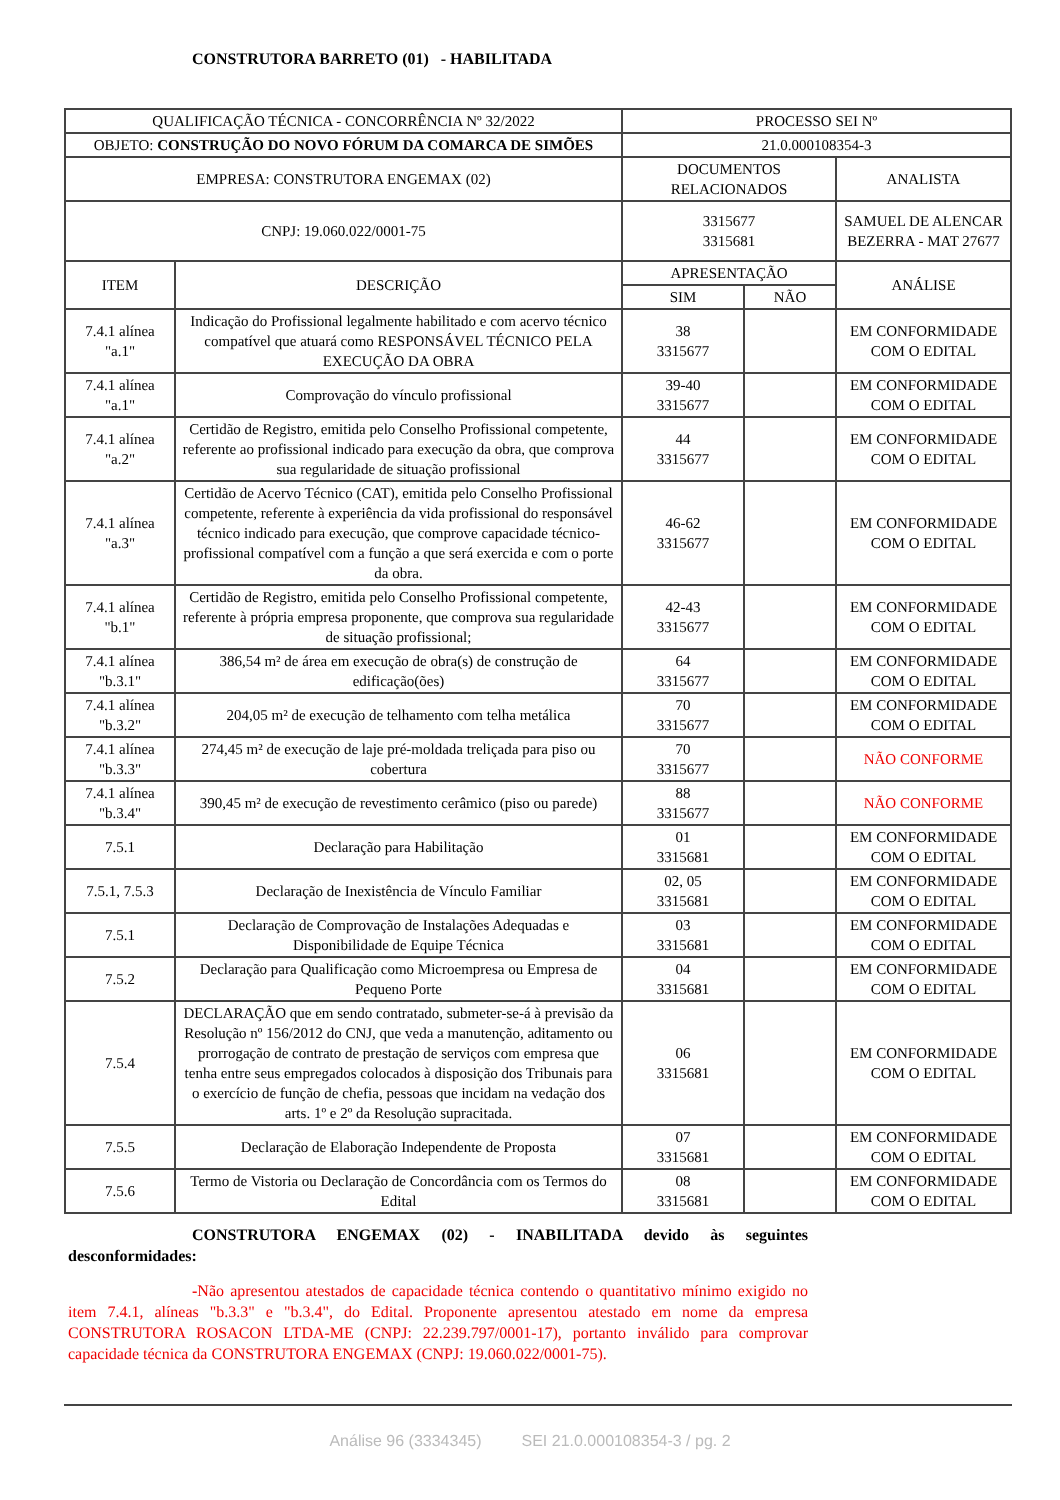CONSTRUTORA BARRETO (01) - HABILITADA
| QUALIFICAÇÃO TÉCNICA - CONCORRÊNCIA Nº 32/2022 | | PROCESSO SEI Nº | | |
| OBJETO: CONSTRUÇÃO DO NOVO FÓRUM DA COMARCA DE SIMÕES | | 21.0.000108354-3 | | |
| EMPRESA: CONSTRUTORA ENGEMAX (02) | | DOCUMENTOS RELACIONADOS | | ANALISTA |
| CNPJ: 19.060.022/0001-75 | | 3315677 3315681 | | SAMUEL DE ALENCAR BEZERRA - MAT 27677 |
| ITEM | DESCRIÇÃO | APRESENTAÇÃO | | ANÁLISE |
| | | SIM | NÃO | |
| 7.4.1 alínea "a.1" | Indicação do Profissional legalmente habilitado e com acervo técnico compatível que atuará como RESPONSÁVEL TÉCNICO PELA EXECUÇÃO DA OBRA | 38 3315677 | | EM CONFORMIDADE COM O EDITAL |
| 7.4.1 alínea "a.1" | Comprovação do vínculo profissional | 39-40 3315677 | | EM CONFORMIDADE COM O EDITAL |
| 7.4.1 alínea "a.2" | Certidão de Registro, emitida pelo Conselho Profissional competente, referente ao profissional indicado para execução da obra, que comprova sua regularidade de situação profissional | 44 3315677 | | EM CONFORMIDADE COM O EDITAL |
| 7.4.1 alínea "a.3" | Certidão de Acervo Técnico (CAT), emitida pelo Conselho Profissional competente, referente à experiência da vida profissional do responsável técnico indicado para execução, que comprove capacidade técnico-profissional compatível com a função a que será exercida e com o porte da obra. | 46-62 3315677 | | EM CONFORMIDADE COM O EDITAL |
| 7.4.1 alínea "b.1" | Certidão de Registro, emitida pelo Conselho Profissional competente, referente à própria empresa proponente, que comprova sua regularidade de situação profissional; | 42-43 3315677 | | EM CONFORMIDADE COM O EDITAL |
| 7.4.1 alínea "b.3.1" | 386,54 m² de área em execução de obra(s) de construção de edificação(ões) | 64 3315677 | | EM CONFORMIDADE COM O EDITAL |
| 7.4.1 alínea "b.3.2" | 204,05 m² de execução de telhamento com telha metálica | 70 3315677 | | EM CONFORMIDADE COM O EDITAL |
| 7.4.1 alínea "b.3.3" | 274,45 m² de execução de laje pré-moldada treliçada para piso ou cobertura | 70 3315677 | | NÃO CONFORME |
| 7.4.1 alínea "b.3.4" | 390,45 m² de execução de revestimento cerâmico (piso ou parede) | 88 3315677 | | NÃO CONFORME |
| 7.5.1 | Declaração para Habilitação | 01 3315681 | | EM CONFORMIDADE COM O EDITAL |
| 7.5.1, 7.5.3 | Declaração de Inexistência de Vínculo Familiar | 02, 05 3315681 | | EM CONFORMIDADE COM O EDITAL |
| 7.5.1 | Declaração de Comprovação de Instalações Adequadas e Disponibilidade de Equipe Técnica | 03 3315681 | | EM CONFORMIDADE COM O EDITAL |
| 7.5.2 | Declaração para Qualificação como Microempresa ou Empresa de Pequeno Porte | 04 3315681 | | EM CONFORMIDADE COM O EDITAL |
| 7.5.4 | DECLARAÇÃO que em sendo contratado, submeter-se-á à previsão da Resolução nº 156/2012 do CNJ, que veda a manutenção, aditamento ou prorrogação de contrato de prestação de serviços com empresa que tenha entre seus empregados colocados à disposição dos Tribunais para o exercício de função de chefia, pessoas que incidam na vedação dos arts. 1º e 2º da Resolução supracitada. | 06 3315681 | | EM CONFORMIDADE COM O EDITAL |
| 7.5.5 | Declaração de Elaboração Independente de Proposta | 07 3315681 | | EM CONFORMIDADE COM O EDITAL |
| 7.5.6 | Termo de Vistoria ou Declaração de Concordância com os Termos do Edital | 08 3315681 | | EM CONFORMIDADE COM O EDITAL |
CONSTRUTORA ENGEMAX (02) - INABILITADA devido às seguintes desconformidades:
-Não apresentou atestados de capacidade técnica contendo o quantitativo mínimo exigido no item 7.4.1, alíneas "b.3.3" e "b.3.4", do Edital. Proponente apresentou atestado em nome da empresa CONSTRUTORA ROSACON LTDA-ME (CNPJ: 22.239.797/0001-17), portanto inválido para comprovar capacidade técnica da CONSTRUTORA ENGEMAX (CNPJ: 19.060.022/0001-75).
Análise 96 (3334345) SEI 21.0.000108354-3 / pg. 2